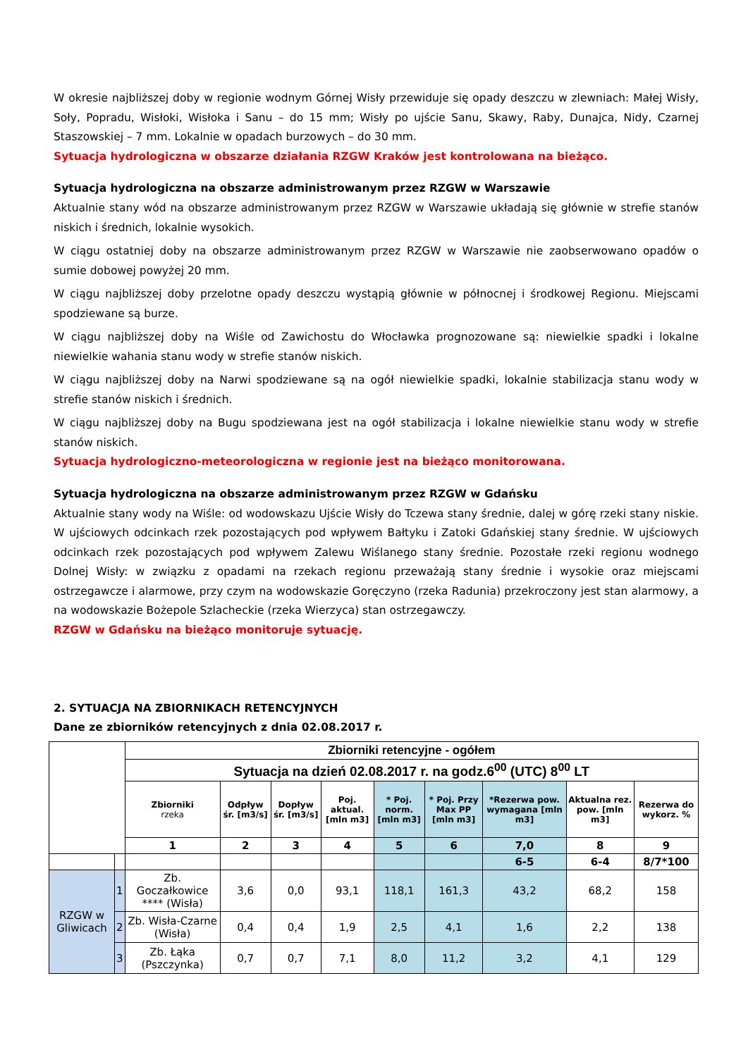W okresie najbliższej doby w regionie wodnym Górnej Wisły przewiduje się opady deszczu w zlewniach: Małej Wisły, Soły, Popradu, Wisłoki, Wisłoka i Sanu – do 15 mm; Wisły po ujście Sanu, Skawy, Raby, Dunajca, Nidy, Czarnej Staszowskiej – 7 mm. Lokalnie w opadach burzowych – do 30 mm.
Sytuacja hydrologiczna w obszarze działania RZGW Kraków jest kontrolowana na bieżąco.
Sytuacja hydrologiczna na obszarze administrowanym przez RZGW w Warszawie
Aktualnie stany wód na obszarze administrowanym przez RZGW w Warszawie układają się głównie w strefie stanów niskich i średnich, lokalnie wysokich.
W ciągu ostatniej doby na obszarze administrowanym przez RZGW w Warszawie nie zaobserwowano opadów o sumie dobowej powyżej 20 mm.
W ciągu najbliższej doby przelotne opady deszczu wystąpią głównie w północnej i środkowej Regionu. Miejscami spodziewane są burze.
W ciągu najbliższej doby na Wiśle od Zawichostu do Włocławka prognozowane są: niewielkie spadki i lokalne niewielkie wahania stanu wody w strefie stanów niskich.
W ciągu najbliższej doby na Narwi spodziewane są na ogół niewielkie spadki, lokalnie stabilizacja stanu wody w strefie stanów niskich i średnich.
W ciągu najbliższej doby na Bugu spodziewana jest na ogół stabilizacja i lokalne niewielkie stanu wody w strefie stanów niskich.
Sytuacja hydrologiczno-meteorologiczna w regionie jest na bieżąco monitorowana.
Sytuacja hydrologiczna na obszarze administrowanym przez RZGW w Gdańsku
Aktualnie stany wody na Wiśle: od wodowskazu Ujście Wisły do Tczewa stany średnie, dalej w górę rzeki stany niskie. W ujściowych odcinkach rzek pozostających pod wpływem Bałtyku i Zatoki Gdańskiej stany średnie. W ujściowych odcinkach rzek pozostających pod wpływem Zalewu Wiślanego stany średnie. Pozostałe rzeki regionu wodnego Dolnej Wisły: w związku z opadami na rzekach regionu przeważają stany średnie i wysokie oraz miejscami ostrzegawcze i alarmowe, przy czym na wodowskazie Goręczyno (rzeka Radunia) przekroczony jest stan alarmowy, a na wodowskazie Bożepole Szlacheckie (rzeka Wierzyca) stan ostrzegawczy.
RZGW w Gdańsku na bieżąco monitoruje sytuację.
2. SYTUACJA NA ZBIORNIKACH RETENCYJNYCH
Dane ze zbiorników retencyjnych z dnia 02.08.2017 r.
| | | Zbiorniki retencyjne - ogółem | | | | | | | | |
| | | Sytuacja na dzień 02.08.2017 r. na godz.6<sup>00</sup> (UTC) 8<sup>00</sup> LT | | | | | | | | |
| | | Zbiorniki rzeka | Odpływ śr. [m3/s] | Dopływ śr. [m3/s] | Poj. aktual. [mln m3] | * Poj. norm. [mln m3] | * Poj. Przy Max PP [mln m3] | *Rezerwa pow. wymagana [mln m3] | Aktualna rez. pow. [mln m3] | Rezerwa do wykorz. % |
| | | 1 | 2 | 3 | 4 | 5 | 6 | 7,0 | 8 | 9 |
| | | | | | | | | 6-5 | 6-4 | 8/7*100 |
| RZGW w Gliwicach | 1 | Zb. Goczałkowice **** (Wisła) | 3,6 | 0,0 | 93,1 | 118,1 | 161,3 | 43,2 | 68,2 | 158 |
| | 2 | Zb. Wisła-Czarne (Wisła) | 0,4 | 0,4 | 1,9 | 2,5 | 4,1 | 1,6 | 2,2 | 138 |
| | 3 | Zb. Łąka (Pszczynka) | 0,7 | 0,7 | 7,1 | 8,0 | 11,2 | 3,2 | 4,1 | 129 |